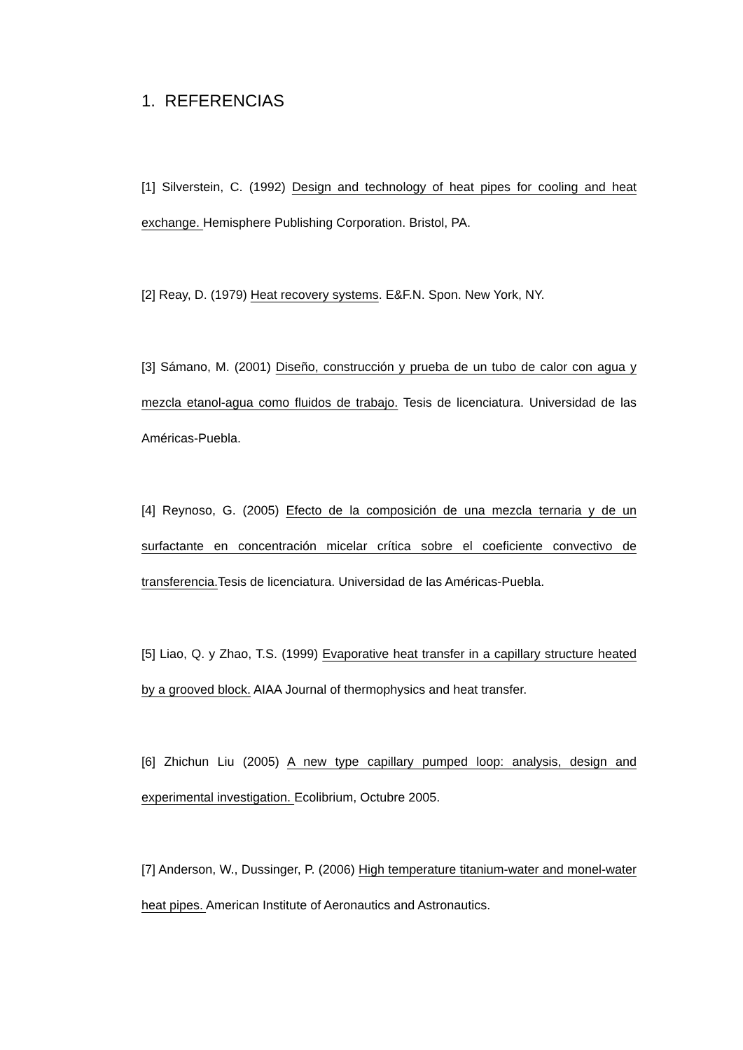1. REFERENCIAS
[1] Silverstein, C. (1992) Design and technology of heat pipes for cooling and heat exchange. Hemisphere Publishing Corporation. Bristol, PA.
[2] Reay, D. (1979) Heat recovery systems. E&F.N. Spon. New York, NY.
[3] Sámano, M. (2001) Diseño, construcción y prueba de un tubo de calor con agua y mezcla etanol-agua como fluidos de trabajo. Tesis de licenciatura. Universidad de las Américas-Puebla.
[4] Reynoso, G. (2005) Efecto de la composición de una mezcla ternaria y de un surfactante en concentración micelar crítica sobre el coeficiente convectivo de transferencia. Tesis de licenciatura. Universidad de las Américas-Puebla.
[5] Liao, Q. y Zhao, T.S. (1999) Evaporative heat transfer in a capillary structure heated by a grooved block. AIAA Journal of thermophysics and heat transfer.
[6] Zhichun Liu (2005) A new type capillary pumped loop: analysis, design and experimental investigation. Ecolibrium, Octubre 2005.
[7] Anderson, W., Dussinger, P. (2006) High temperature titanium-water and monel-water heat pipes. American Institute of Aeronautics and Astronautics.